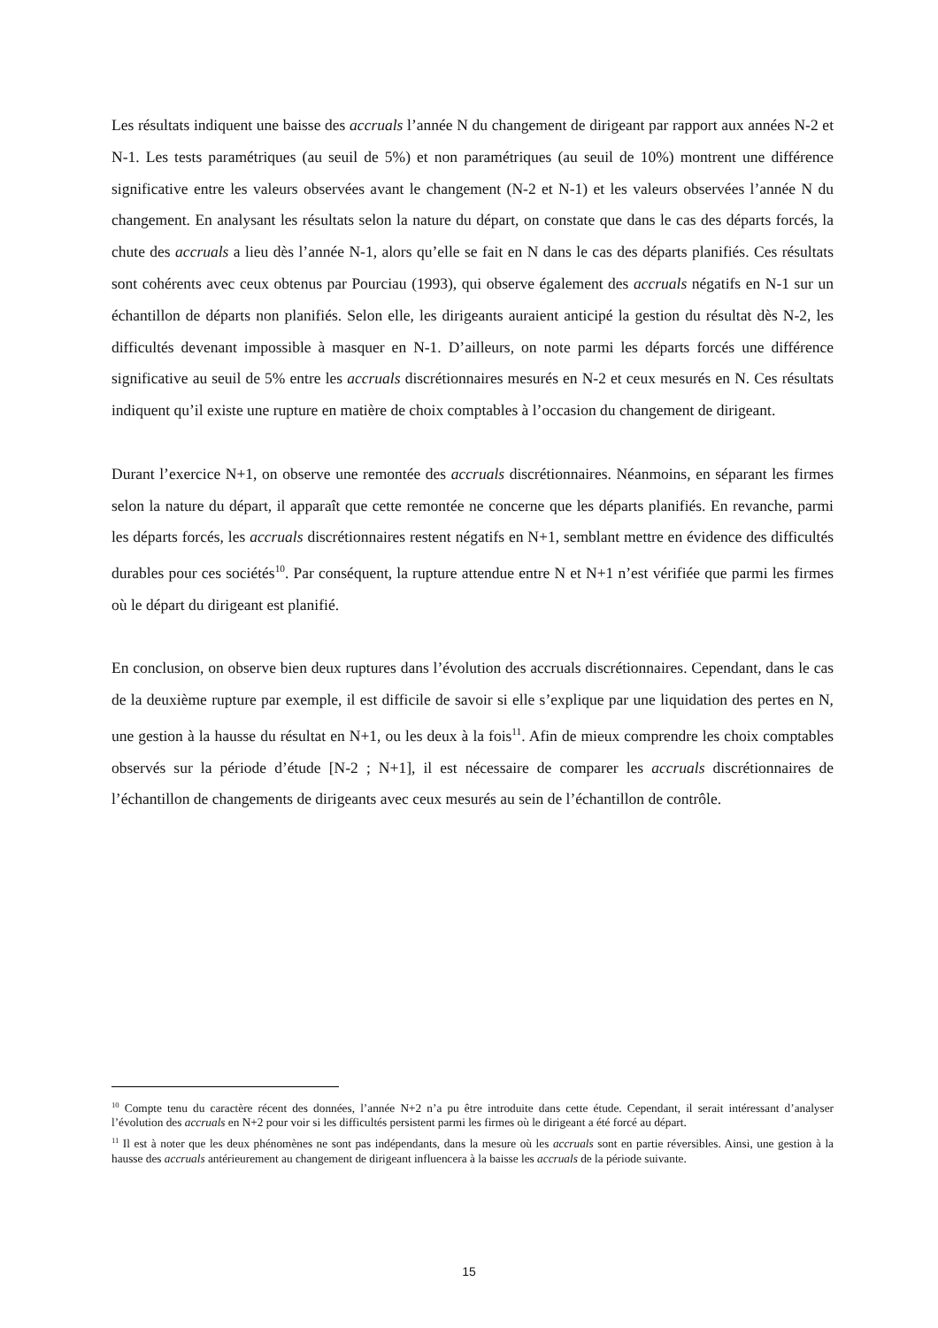Les résultats indiquent une baisse des accruals l’année N du changement de dirigeant par rapport aux années N-2 et N-1. Les tests paramétriques (au seuil de 5%) et non paramétriques (au seuil de 10%) montrent une différence significative entre les valeurs observées avant le changement (N-2 et N-1) et les valeurs observées l’année N du changement. En analysant les résultats selon la nature du départ, on constate que dans le cas des départs forcés, la chute des accruals a lieu dès l’année N-1, alors qu’elle se fait en N dans le cas des départs planifiés. Ces résultats sont cohérents avec ceux obtenus par Pourciau (1993), qui observe également des accruals négatifs en N-1 sur un échantillon de départs non planifiés. Selon elle, les dirigeants auraient anticipé la gestion du résultat dès N-2, les difficultés devenant impossible à masquer en N-1. D’ailleurs, on note parmi les départs forcés une différence significative au seuil de 5% entre les accruals discrétionnaires mesurés en N-2 et ceux mesurés en N. Ces résultats indiquent qu’il existe une rupture en matière de choix comptables à l’occasion du changement de dirigeant.
Durant l’exercice N+1, on observe une remontée des accruals discrétionnaires. Néanmoins, en séparant les firmes selon la nature du départ, il apparaît que cette remontée ne concerne que les départs planifiés. En revanche, parmi les départs forcés, les accruals discrétionnaires restent négatifs en N+1, semblant mettre en évidence des difficultés durables pour ces sociétés<sup>10</sup>. Par conséquent, la rupture attendue entre N et N+1 n’est vérifiée que parmi les firmes où le départ du dirigeant est planifié.
En conclusion, on observe bien deux ruptures dans l’évolution des accruals discrétionnaires. Cependant, dans le cas de la deuxième rupture par exemple, il est difficile de savoir si elle s’explique par une liquidation des pertes en N, une gestion à la hausse du résultat en N+1, ou les deux à la fois<sup>11</sup>. Afin de mieux comprendre les choix comptables observés sur la période d’étude [N-2 ; N+1], il est nécessaire de comparer les accruals discrétionnaires de l’échantillon de changements de dirigeants avec ceux mesurés au sein de l’échantillon de contrôle.
<sup>10</sup> Compte tenu du caractère récent des données, l’année N+2 n’a pu être introduite dans cette étude. Cependant, il serait intéressant d’analyser l’évolution des accruals en N+2 pour voir si les difficultés persistent parmi les firmes où le dirigeant a été forcé au départ.
<sup>11</sup> Il est à noter que les deux phénomènes ne sont pas indépendants, dans la mesure où les accruals sont en partie réversibles. Ainsi, une gestion à la hausse des accruals antérieurement au changement de dirigeant influencera à la baisse les accruals de la période suivante.
15